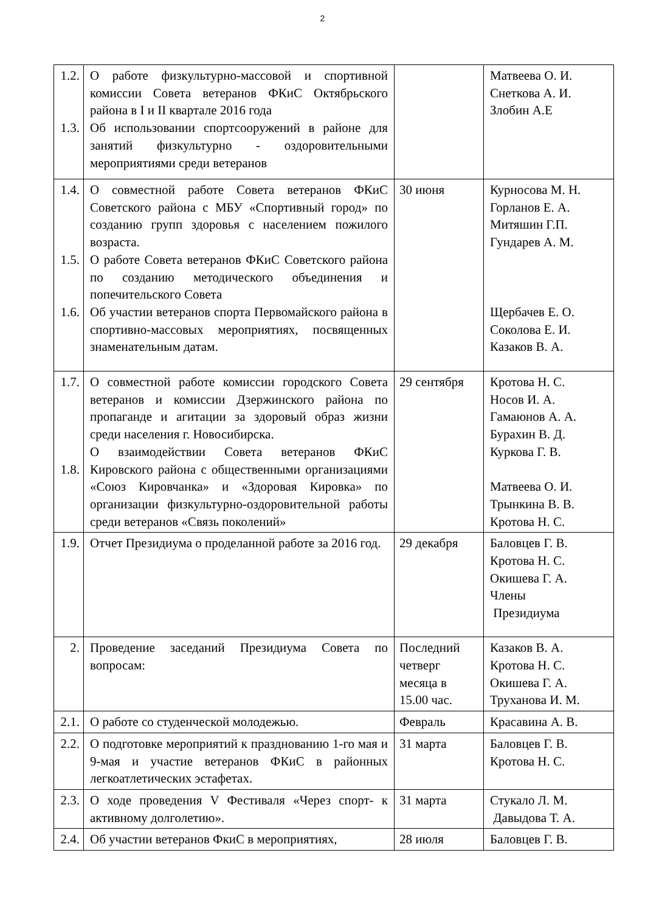2
| 1.2. 1.3. | О работе физкультурно-массовой и спортивной комиссии Совета ветеранов ФКиС Октябрьского района в I и II квартале 2016 года Об использовании спортсооружений в районе для занятий физкультурно - оздоровительными мероприятиями среди ветеранов | | Матвеева О. И. Снеткова А. И. Злобин А.Е |
| 1.4. 1.5. 1.6. | О совместной работе Совета ветеранов ФКиС Советского района с МБУ «Спортивный город» по созданию групп здоровья с населением пожилого возраста. О работе Совета ветеранов ФКиС Советского района по созданию методического объединения и попечительского Совета Об участии ветеранов спорта Первомайского района в спортивно-массовых мероприятиях, посвященных знаменательным датам. | 30 июня | Курносова М. Н. Горланов Е. А. Митяшин Г.П. Гундарев А. М. Щербачев Е. О. Соколова Е. И. Казаков В. А. |
| 1.7. 1.8. | О совместной работе комиссии городского Совета ветеранов и комиссии Дзержинского района по пропаганде и агитации за здоровый образ жизни среди населения г. Новосибирска. О взаимодействии Совета ветеранов ФКиС Кировского района с общественными организациями «Союз Кировчанка» и «Здоровая Кировка» по организации физкультурно-оздоровительной работы среди ветеранов «Связь поколений» | 29 сентября | Кротова Н. С. Носов И. А. Гамаюнов А. А. Бурахин В. Д. Куркова Г. В. Матвеева О. И. Трынкина В. В. Кротова Н. С. |
| 1.9. | Отчет Президиума о проделанной работе за 2016 год. | 29 декабря | Баловцев Г. В. Кротова Н. С. Окишева Г. А. Члены Президиума |
| 2. | Проведение заседаний Президиума Совета по вопросам: | Последний четверг месяца в 15.00 час. | Казаков В. А. Кротова Н. С. Окишева Г. А. Труханова И. М. |
| 2.1. | О работе со студенческой молодежью. | Февраль | Красавина А. В. |
| 2.2. | О подготовке мероприятий к празднованию 1-го мая и 9-мая и участие ветеранов ФКиС в районных легкоатлетических эстафетах. | 31 марта | Баловцев Г. В. Кротова Н. С. |
| 2.3. | О ходе проведения V Фестиваля «Через спорт- к активному долголетию». | 31 марта | Стукало Л. М. Давыдова Т. А. |
| 2.4. | Об участии ветеранов ФкиС в мероприятиях, | 28 июля | Баловцев Г. В. |